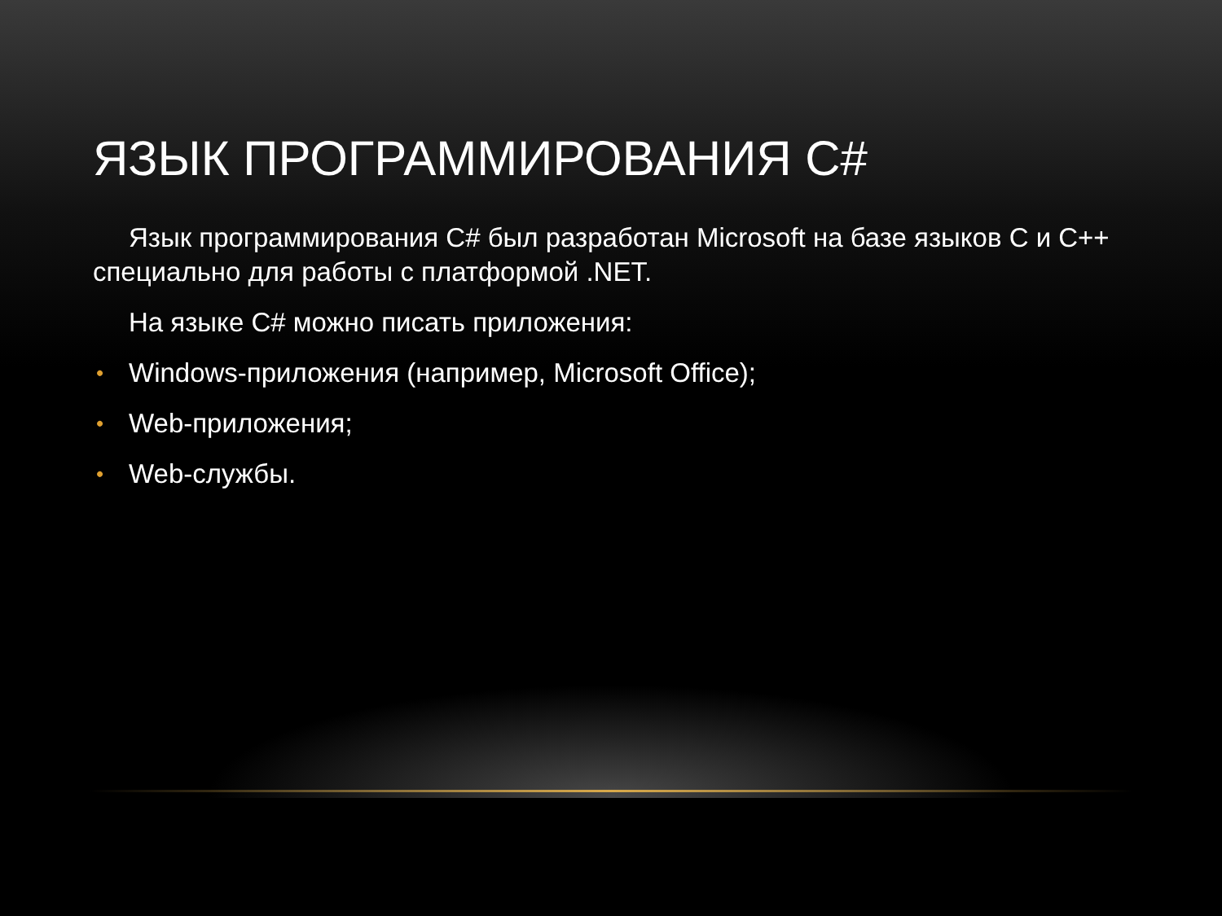ЯЗЫК ПРОГРАММИРОВАНИЯ C#
Язык программирования C# был разработан Microsoft на базе языков C и C++ специально для работы с платформой .NET.
На языке C# можно писать приложения:
• Windows-приложения (например, Microsoft Office);
• Web-приложения;
• Web-службы.